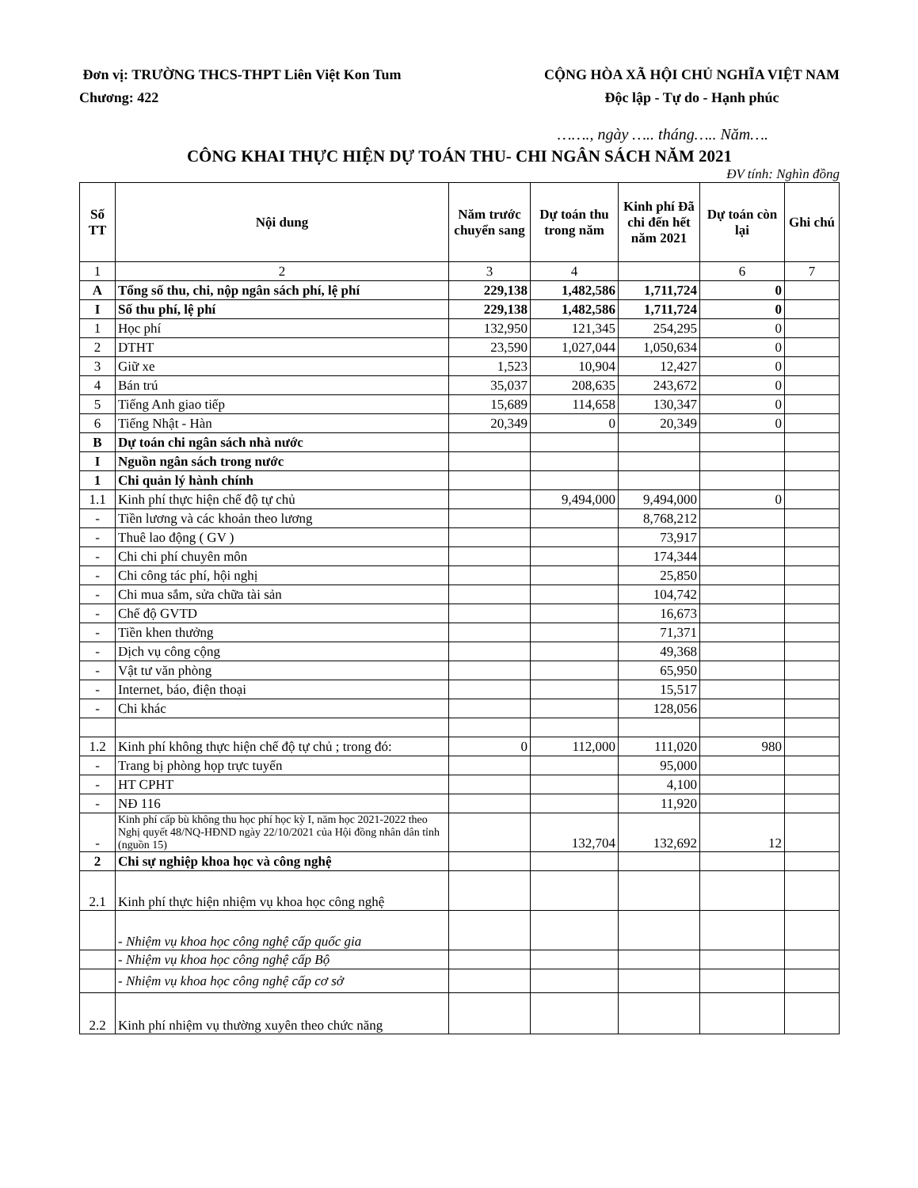Đơn vị: TRƯỜNG THCS-THPT Liên Việt Kon Tum
Chương: 422
CỘNG HÒA XÃ HỘI CHỦ NGHĨA VIỆT NAM
Độc lập - Tự do - Hạnh phúc
……., ngày ….. tháng….. Năm….
CÔNG KHAI THỰC HIỆN DỰ TOÁN THU- CHI NGÂN SÁCH NĂM 2021
ĐV tính: Nghìn đồng
| Số TT | Nội dung | Năm trước chuyển sang | Dự toán thu trong năm | Kinh phí Đã chi đến hết năm 2021 | Dự toán còn lại | Ghi chú |
| --- | --- | --- | --- | --- | --- | --- |
| 1 | 2 | 3 | 4 | | 6 | 7 |
| A | Tổng số thu, chi, nộp ngân sách phí, lệ phí | 229,138 | 1,482,586 | 1,711,724 | 0 | |
| I | Số thu phí, lệ phí | 229,138 | 1,482,586 | 1,711,724 | 0 | |
| 1 | Học phí | 132,950 | 121,345 | 254,295 | 0 | |
| 2 | DTHT | 23,590 | 1,027,044 | 1,050,634 | 0 | |
| 3 | Giữ xe | 1,523 | 10,904 | 12,427 | 0 | |
| 4 | Bán trú | 35,037 | 208,635 | 243,672 | 0 | |
| 5 | Tiếng Anh giao tiếp | 15,689 | 114,658 | 130,347 | 0 | |
| 6 | Tiếng Nhật - Hàn | 20,349 | 0 | 20,349 | 0 | |
| B | Dự toán chi ngân sách nhà nước | | | | | |
| I | Nguồn ngân sách trong nước | | | | | |
| 1 | Chi quản lý hành chính | | | | | |
| 1.1 | Kinh phí thực hiện chế độ tự chủ | | 9,494,000 | 9,494,000 | 0 | |
| - | Tiền lương và các khoản theo lương | | | 8,768,212 | | |
| - | Thuê lao động ( GV ) | | | 73,917 | | |
| - | Chi chi phí chuyên môn | | | 174,344 | | |
| - | Chi công tác phí, hội nghị | | | 25,850 | | |
| - | Chi mua sắm, sửa chữa tài sản | | | 104,742 | | |
| - | Chế độ GVTD | | | 16,673 | | |
| - | Tiền khen thưởng | | | 71,371 | | |
| - | Dịch vụ công cộng | | | 49,368 | | |
| - | Vật tư văn phòng | | | 65,950 | | |
| - | Internet, báo, điện thoại | | | 15,517 | | |
| - | Chi khác | | | 128,056 | | |
| 1.2 | Kinh phí không thực hiện chế độ tự chủ ; trong đó: | 0 | 112,000 | 111,020 | 980 | |
| - | Trang bị phòng họp trực tuyến | | | 95,000 | | |
| - | HT CPHT | | | 4,100 | | |
| - | NĐ 116 | | | 11,920 | | |
| - | Kinh phí cấp bù không thu học phí học kỳ I, năm học 2021-2022 theo Nghị quyết 48/NQ-HĐND ngày 22/10/2021 của Hội đồng nhân dân tỉnh (nguồn 15) | | 132,704 | 132,692 | 12 | |
| 2 | Chi sự nghiệp khoa học và công nghệ | | | | | |
| 2.1 | Kinh phí thực hiện nhiệm vụ khoa học công nghệ | | | | | |
| | - Nhiệm vụ khoa học công nghệ cấp quốc gia | | | | | |
| | - Nhiệm vụ khoa học công nghệ cấp Bộ | | | | | |
| | - Nhiệm vụ khoa học công nghệ cấp cơ sở | | | | | |
| 2.2 | Kinh phí nhiệm vụ thường xuyên theo chức năng | | | | | |